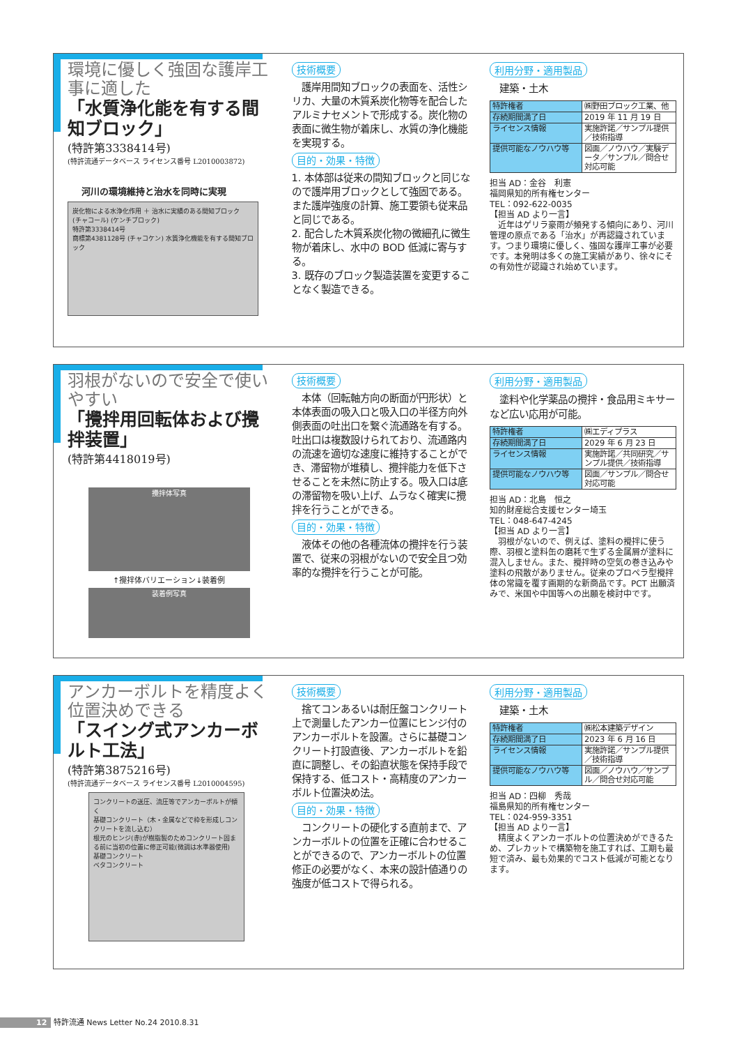環境に優しく強固な護岸工事に適した
「水質浄化能を有する間知ブロック」
(特許第3338414号)
(特許流通データベース ライセンス番号 L2010003872)
河川の環境維持と治水を同時に実現
炭化物による水浄化作用 ＋ 治水に実績のある間知ブロック
(チャコール) (ケンチブロック)
特許第3338414号
商標第4381128号 (チャコケン) 水質浄化機能を有する間知ブロック
技術概要
　護岸用間知ブロックの表面を、活性シリカ、大量の木質系炭化物等を配合したアルミナセメントで形成する。炭化物の表面に微生物が着床し、水質の浄化機能を実現する。
目的・効果・特徴
1. 本体部は従来の間知ブロックと同じなので護岸用ブロックとして強固である。また護岸強度の計算、施工要領も従来品と同じである。
2. 配合した木質系炭化物の微細孔に微生物が着床し、水中の BOD 低減に寄与する。
3. 既存のブロック製造装置を変更することなく製造できる。
利用分野・適用製品
　建築・土木
| 特許権者 | ㈱野田ブロック工業、他 |
| 存続期間満了日 | 2019 年 11 月 19 日 |
| ライセンス情報 | 実施許諾／サンプル提供／技術指導 |
| 提供可能なノウハウ等 | 図面／ノウハウ／実験データ／サンプル／問合せ対応可能 |
担当 AD：金谷　利憲
福岡県知的所有権センター
TEL：092-622-0035
【担当 AD より一言】
　近年はゲリラ豪雨が頻発する傾向にあり、河川管理の原点である「治水」が再認識されています。つまり環境に優しく、強固な護岸工事が必要です。本発明は多くの施工実績があり、徐々にその有効性が認識され始めています。
羽根がないので安全で使いやすい
「攪拌用回転体および攪拌装置」
(特許第4418019号)
攪拌体写真
↑攪拌体バリエーション↓装着例
装着例写真
技術概要
　本体（回転軸方向の断面が円形状）と本体表面の吸入口と吸入口の半径方向外側表面の吐出口を繋ぐ流通路を有する。吐出口は複数設けられており、流通路内の流速を適切な速度に維持することができ、滞留物が堆積し、攪拌能力を低下させることを未然に防止する。吸入口は底の滞留物を吸い上げ、ムラなく確実に攪拌を行うことができる。
目的・効果・特徴
　液体その他の各種流体の攪拌を行う装置で、従来の羽根がないので安全且つ効率的な攪拌を行うことが可能。
利用分野・適用製品
　塗料や化学薬品の攪拌・食品用ミキサーなど広い応用が可能。
| 特許権者 | ㈱エディプラス |
| 存続期間満了日 | 2029 年 6 月 23 日 |
| ライセンス情報 | 実施許諾／共同研究／サンプル提供／技術指導 |
| 提供可能なノウハウ等 | 図面／サンプル／問合せ対応可能 |
担当 AD：北島　恒之
知的財産総合支援センター埼玉
TEL：048-647-4245
【担当 AD より一言】
　羽根がないので、例えば、塗料の攪拌に使う際、羽根と塗料缶の磨耗で生ずる金属屑が塗料に混入しません。また、攪拌時の空気の巻き込みや塗料の飛散がありません。従来のプロペラ型攪拌体の常識を覆す画期的な新商品です。PCT 出願済みで、米国や中国等への出願を検討中です。
アンカーボルトを精度よく位置決めできる
「スイング式アンカーボルト工法」
(特許第3875216号)
(特許流通データベース ライセンス番号 L2010004595)
コンクリートの送圧、流圧等でアンカーボルトが傾く
基礎コンクリート（木・金属などで枠を形成しコンクリートを流し込む）
根元のヒンジ(赤)が樹脂製のためコンクリート固まる前に当初の位置に修正可能(微調は水準器使用)
基礎コンクリート
ベタコンクリート
技術概要
　捨てコンあるいは耐圧盤コンクリート上で測量したアンカー位置にヒンジ付のアンカーボルトを設置。さらに基礎コンクリート打設直後、アンカーボルトを鉛直に調整し、その鉛直状態を保持手段で保持する、低コスト・高精度のアンカーボルト位置決め法。
目的・効果・特徴
　コンクリートの硬化する直前まで、アンカーボルトの位置を正確に合わせることができるので、アンカーボルトの位置修正の必要がなく、本来の設計値通りの強度が低コストで得られる。
利用分野・適用製品
　建築・土木
| 特許権者 | ㈱松本建築デザイン |
| 存続期間満了日 | 2023 年 6 月 16 日 |
| ライセンス情報 | 実施許諾／サンプル提供／技術指導 |
| 提供可能なノウハウ等 | 図面／ノウハウ／サンプル／問合せ対応可能 |
担当 AD：四柳　秀哉
福島県知的所有権センター
TEL：024-959-3351
【担当 AD より一言】
　精度よくアンカーボルトの位置決めができるため、プレカットで構築物を施工すれば、工期も最短で済み、最も効果的でコスト低減が可能となります。
12 特許流通 News Letter No.24 2010.8.31